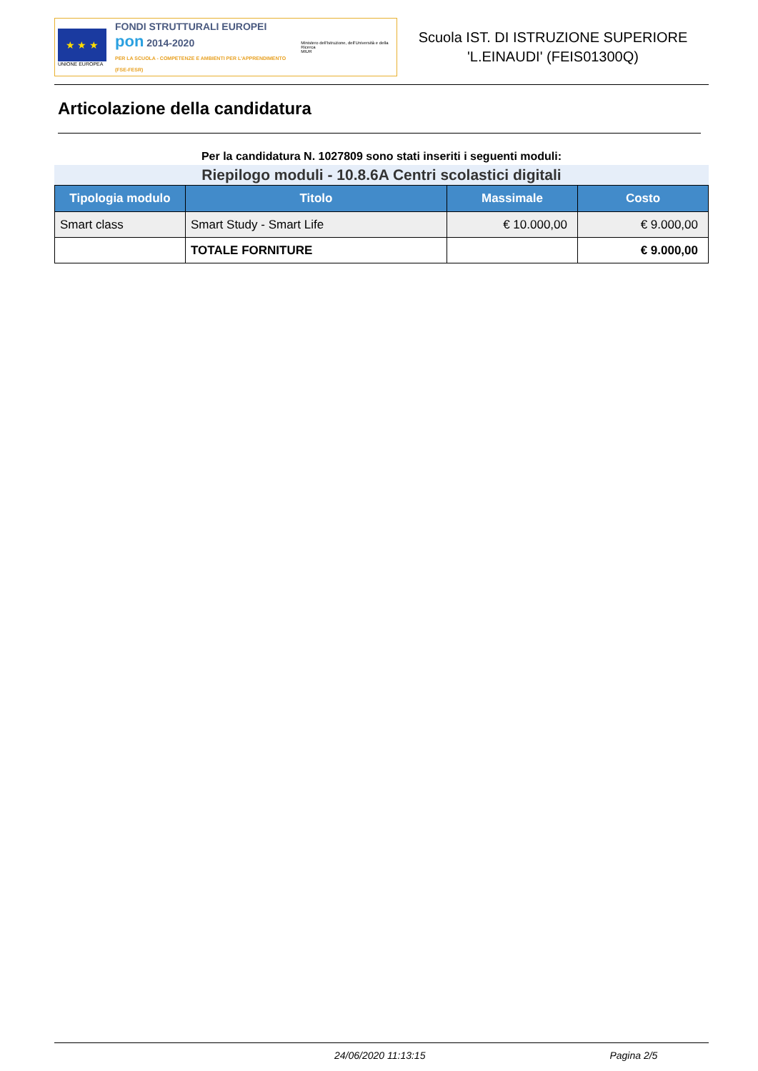★ ★ ★
UNIONE EUROPEA
FONDI STRUTTURALI EUROPEI
pon 2014-2020
PER LA SCUOLA - COMPETENZE E AMBIENTI PER L'APPRENDIMENTO (FSE-FESR)
Ministero dell'Istruzione, dell'Università e della Ricerca
MIUR
Scuola IST. DI ISTRUZIONE SUPERIORE
'L.EINAUDI' (FEIS01300Q)
Articolazione della candidatura
Per la candidatura N. 1027809 sono stati inseriti i seguenti moduli:
Riepilogo moduli - 10.8.6A Centri scolastici digitali
| Tipologia modulo | Titolo | Massimale | Costo |
| --- | --- | --- | --- |
| Smart class | Smart Study - Smart Life | € 10.000,00 | € 9.000,00 |
| | TOTALE FORNITURE | | € 9.000,00 |
24/06/2020 11:13:15 Pagina 2/5